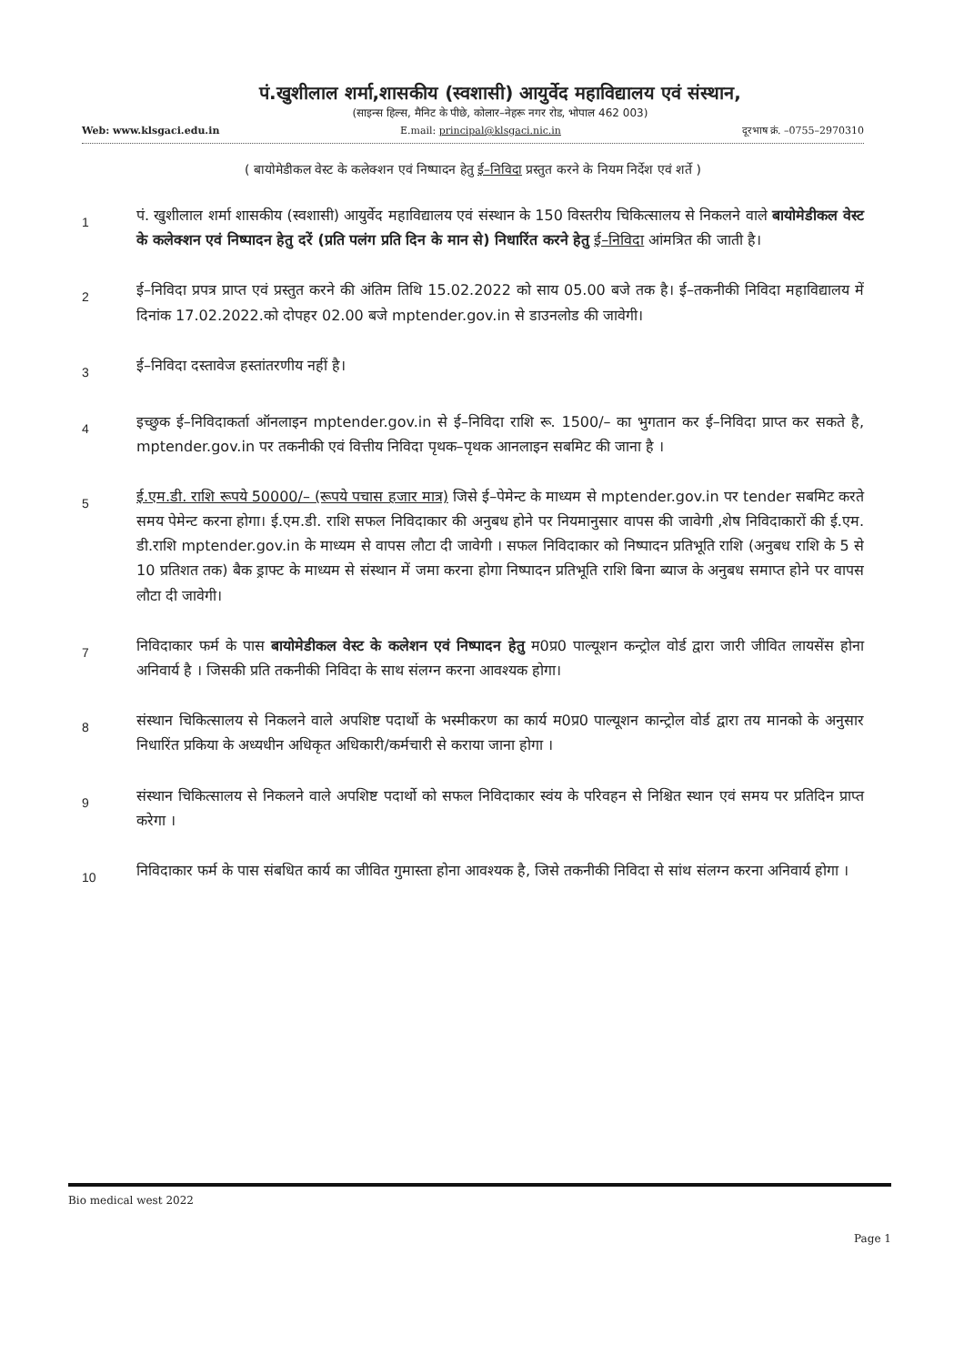पं.खुशीलाल शर्मा,शासकीय (स्वशासी) आयुर्वेद महाविद्यालय एवं संस्थान,
(साइन्स हिल्स, मैनिट के पीछे, कोलार–नेहरू नगर रोड, भोपाल 462 003)
Web: www.klsgaci.edu.in E.mail: principal@klsgaci.nic.in दूरभाष क्रं. –0755–2970310
( बायोमेडीकल वेस्ट के कलेक्शन एवं निष्पादन हेतु ई–निविदा प्रस्तुत करने के नियम निर्देश एवं शर्ते )
1
पं. खुशीलाल शर्मा शासकीय (स्वशासी) आयुर्वेद महाविद्यालय एवं संस्थान के 150 विस्तरीय चिकित्सालय से निकलने वाले बायोमेडीकल वेस्ट के कलेक्शन एवं निष्पादन हेतु दरें (प्रति पलंग प्रति दिन के मान से) निधारिंत करने हेतु ई–निविदा आंमत्रित की जाती है।
2
ई–निविदा प्रपत्र प्राप्त एवं प्रस्तुत करने की अंतिम तिथि 15.02.2022 को साय 05.00 बजे तक है। ई–तकनीकी निविदा महाविद्यालय में दिनांक 17.02.2022.को दोपहर 02.00 बजे mptender.gov.in से डाउनलोड की जावेगी।
3
ई–निविदा दस्तावेज हस्तांतरणीय नहीं है।
4
इच्छुक ई–निविदाकर्ता ऑनलाइन mptender.gov.in से ई–निविदा राशि रू. 1500/– का भुगतान कर ई–निविदा प्राप्त कर सकते है, mptender.gov.in पर तकनीकी एवं वित्तीय निविदा पृथक–पृथक आनलाइन सबमिट की जाना है ।
5
ई.एम.डी. राशि रूपये 50000/– (रूपये पचास हजार मात्र) जिसे ई–पेमेन्ट के माध्यम से mptender.gov.in पर tender सबमिट करते समय पेमेन्ट करना होगा। ई.एम.डी. राशि सफल निविदाकार की अनुबध होने पर नियमानुसार वापस की जावेगी ,शेष निविदाकारों की ई.एम. डी.राशि mptender.gov.in के माध्यम से वापस लौटा दी जावेगी । सफल निविदाकार को निष्पादन प्रतिभूति राशि (अनुबध राशि के 5 से 10 प्रतिशत तक) बैक ड्राफ्ट के माध्यम से संस्थान में जमा करना होगा निष्पादन प्रतिभूति राशि बिना ब्याज के अनुबध समाप्त होने पर वापस लौटा दी जावेगी।
7
निविदाकार फर्म के पास बायोमेडीकल वेस्ट के कलेशन एवं निष्पादन हेतु म0प्र0 पाल्यूशन कन्ट्रोल वोर्ड द्वारा जारी जीवित लायसेंस होना अनिवार्य है । जिसकी प्रति तकनीकी निविदा के साथ संलग्न करना आवश्यक होगा।
8
संस्थान चिकित्सालय से निकलने वाले अपशिष्ट पदार्थो के भस्मीकरण का कार्य म0प्र0 पाल्यूशन कान्ट्रोल वोर्ड द्वारा तय मानको के अनुसार निधारिंत प्रकिया के अध्यधीन अधिकृत अधिकारी/कर्मचारी से कराया जाना होगा ।
9
संस्थान चिकित्सालय से निकलने वाले अपशिष्ट पदार्थो को सफल निविदाकार स्वंय के परिवहन से निश्चित स्थान एवं समय पर प्रतिदिन प्राप्त करेगा ।
10
निविदाकार फर्म के पास संबधित कार्य का जीवित गुमास्ता होना आवश्यक है, जिसे तकनीकी निविदा से सांथ संलग्न करना अनिवार्य होगा ।
Bio medical west 2022
Page 1